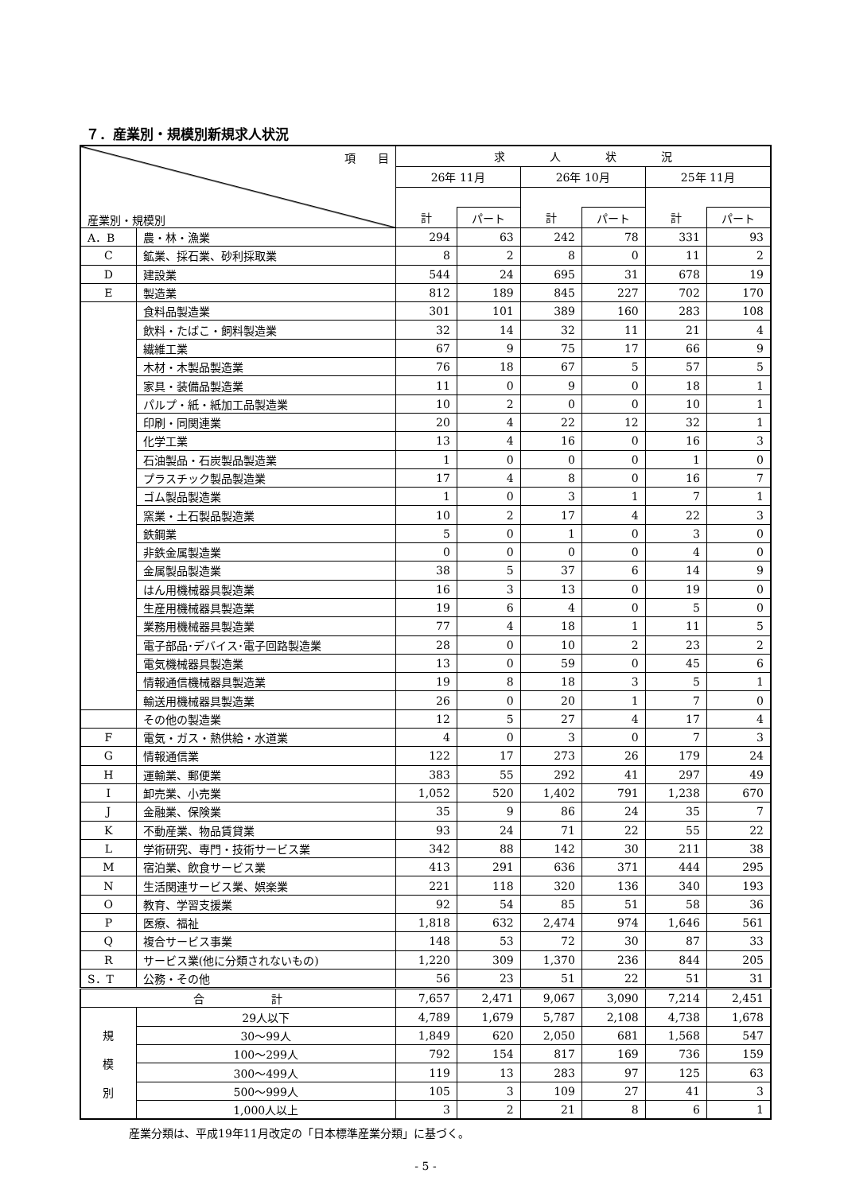７．産業別・規模別新規求人状況
| 項 目 産業別・規模別 | | 求 人 状 況 | | | | | |
| --- | --- | --- | --- | --- | --- | --- | --- |
| | | 26年 11月 | | 26年 10月 | | 25年 11月 | |
| | | 計 | パート | 計 | パート | 計 | パート |
| A．B | 農・林・漁業 | 294 | 63 | 242 | 78 | 331 | 93 |
| C | 鉱業、採石業、砂利採取業 | 8 | 2 | 8 | 0 | 11 | 2 |
| D | 建設業 | 544 | 24 | 695 | 31 | 678 | 19 |
| E | 製造業 | 812 | 189 | 845 | 227 | 702 | 170 |
| | 食料品製造業 | 301 | 101 | 389 | 160 | 283 | 108 |
| | 飲料・たばこ・飼料製造業 | 32 | 14 | 32 | 11 | 21 | 4 |
| | 繊維工業 | 67 | 9 | 75 | 17 | 66 | 9 |
| | 木材・木製品製造業 | 76 | 18 | 67 | 5 | 57 | 5 |
| | 家具・装備品製造業 | 11 | 0 | 9 | 0 | 18 | 1 |
| | パルプ・紙・紙加工品製造業 | 10 | 2 | 0 | 0 | 10 | 1 |
| | 印刷・同関連業 | 20 | 4 | 22 | 12 | 32 | 1 |
| | 化学工業 | 13 | 4 | 16 | 0 | 16 | 3 |
| | 石油製品・石炭製品製造業 | 1 | 0 | 0 | 0 | 1 | 0 |
| | プラスチック製品製造業 | 17 | 4 | 8 | 0 | 16 | 7 |
| | ゴム製品製造業 | 1 | 0 | 3 | 1 | 7 | 1 |
| | 窯業・土石製品製造業 | 10 | 2 | 17 | 4 | 22 | 3 |
| | 鉄鋼業 | 5 | 0 | 1 | 0 | 3 | 0 |
| | 非鉄金属製造業 | 0 | 0 | 0 | 0 | 4 | 0 |
| | 金属製品製造業 | 38 | 5 | 37 | 6 | 14 | 9 |
| | はん用機械器具製造業 | 16 | 3 | 13 | 0 | 19 | 0 |
| | 生産用機械器具製造業 | 19 | 6 | 4 | 0 | 5 | 0 |
| | 業務用機械器具製造業 | 77 | 4 | 18 | 1 | 11 | 5 |
| | 電子部品･デバイス･電子回路製造業 | 28 | 0 | 10 | 2 | 23 | 2 |
| | 電気機械器具製造業 | 13 | 0 | 59 | 0 | 45 | 6 |
| | 情報通信機械器具製造業 | 19 | 8 | 18 | 3 | 5 | 1 |
| | 輸送用機械器具製造業 | 26 | 0 | 20 | 1 | 7 | 0 |
| | その他の製造業 | 12 | 5 | 27 | 4 | 17 | 4 |
| F | 電気・ガス・熱供給・水道業 | 4 | 0 | 3 | 0 | 7 | 3 |
| G | 情報通信業 | 122 | 17 | 273 | 26 | 179 | 24 |
| H | 運輸業、郵便業 | 383 | 55 | 292 | 41 | 297 | 49 |
| I | 卸売業、小売業 | 1,052 | 520 | 1,402 | 791 | 1,238 | 670 |
| J | 金融業、保険業 | 35 | 9 | 86 | 24 | 35 | 7 |
| K | 不動産業、物品賃貸業 | 93 | 24 | 71 | 22 | 55 | 22 |
| L | 学術研究、専門・技術サービス業 | 342 | 88 | 142 | 30 | 211 | 38 |
| M | 宿泊業、飲食サービス業 | 413 | 291 | 636 | 371 | 444 | 295 |
| N | 生活関連サービス業、娯楽業 | 221 | 118 | 320 | 136 | 340 | 193 |
| O | 教育、学習支援業 | 92 | 54 | 85 | 51 | 58 | 36 |
| P | 医療、福祉 | 1,818 | 632 | 2,474 | 974 | 1,646 | 561 |
| Q | 複合サービス事業 | 148 | 53 | 72 | 30 | 87 | 33 |
| R | サービス業(他に分類されないもの) | 1,220 | 309 | 1,370 | 236 | 844 | 205 |
| S．T | 公務・その他 | 56 | 23 | 51 | 22 | 51 | 31 |
| 合 計 | | 7,657 | 2,471 | 9,067 | 3,090 | 7,214 | 2,451 |
| 規 模 別 | 29人以下 | 4,789 | 1,679 | 5,787 | 2,108 | 4,738 | 1,678 |
| | 30～99人 | 1,849 | 620 | 2,050 | 681 | 1,568 | 547 |
| | 100～299人 | 792 | 154 | 817 | 169 | 736 | 159 |
| | 300～499人 | 119 | 13 | 283 | 97 | 125 | 63 |
| | 500～999人 | 105 | 3 | 109 | 27 | 41 | 3 |
| | 1,000人以上 | 3 | 2 | 21 | 8 | 6 | 1 |
産業分類は、平成19年11月改定の「日本標準産業分類」に基づく。
- 5 -